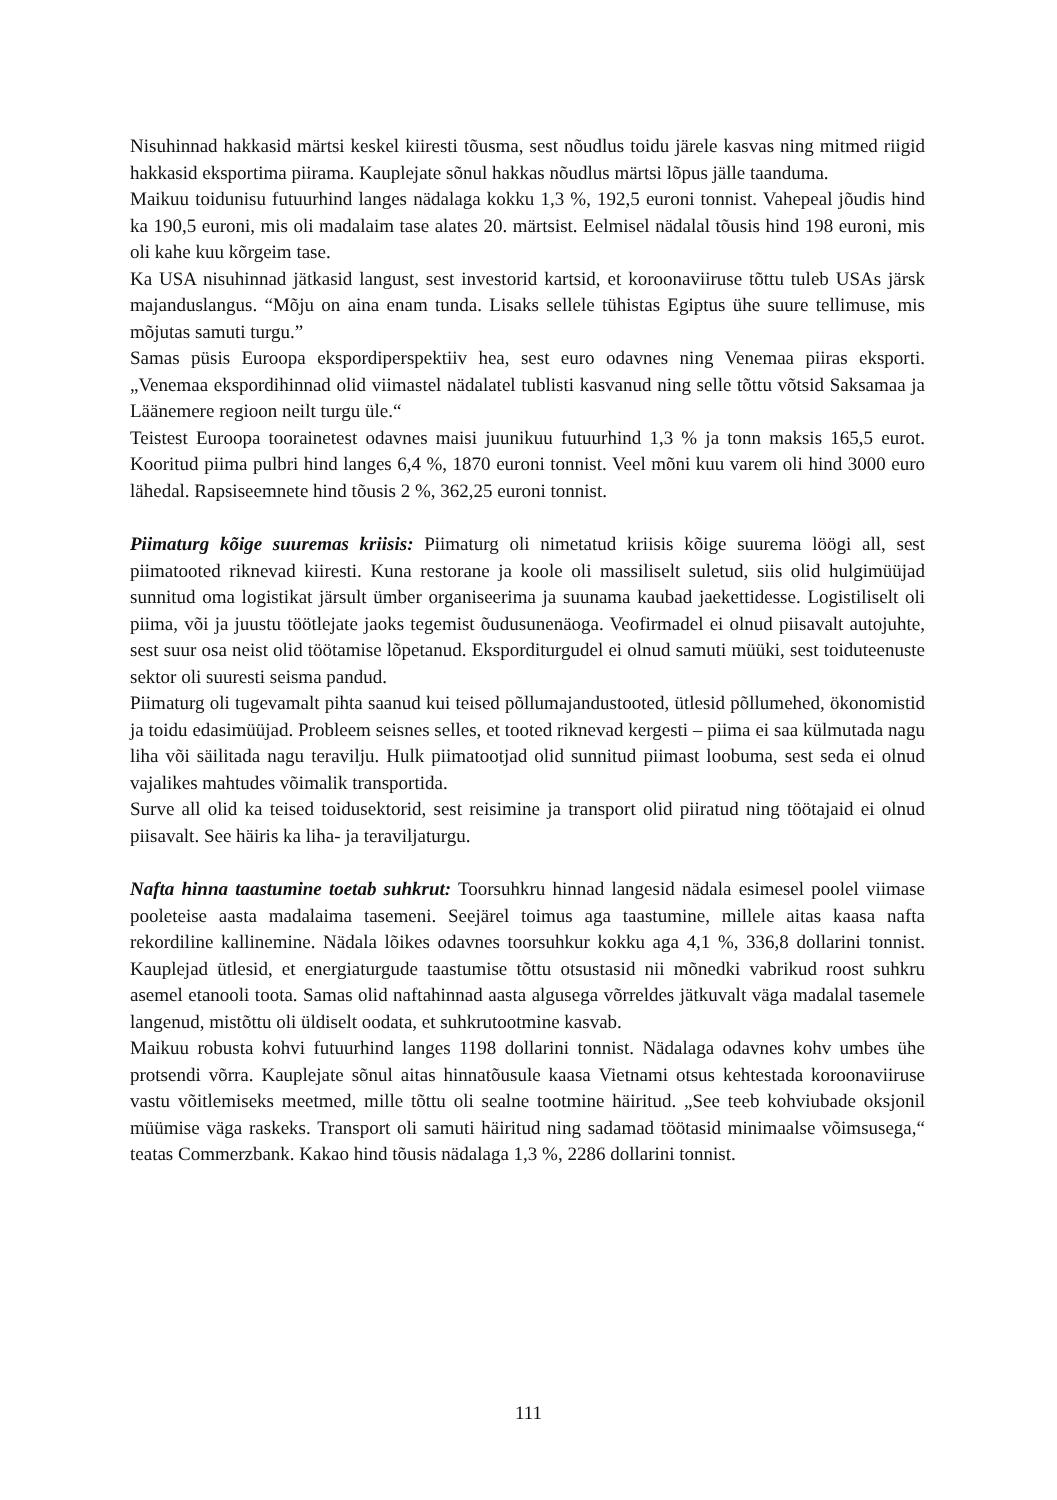Nisuhinnad hakkasid märtsi keskel kiiresti tõusma, sest nõudlus toidu järele kasvas ning mitmed riigid hakkasid eksportima piirama. Kauplejate sõnul hakkas nõudlus märtsi lõpus jälle taanduma.
Maikuu toidunisu futuurhind langes nädalaga kokku 1,3 %, 192,5 euroni tonnist. Vahepeal jõudis hind ka 190,5 euroni, mis oli madalaim tase alates 20. märtsist. Eelmisel nädalal tõusis hind 198 euroni, mis oli kahe kuu kõrgeim tase.
Ka USA nisuhinnad jätkasid langust, sest investorid kartsid, et koroonaviiruse tõttu tuleb USAs järsk majanduslangus. “Mõju on aina enam tunda. Lisaks sellele tühistas Egiptus ühe suure tellimuse, mis mõjutas samuti turgu.”
Samas püsis Euroopa ekspordiperspektiiv hea, sest euro odavnes ning Venemaa piiras eksporti. „Venemaa ekspordihinnad olid viimastel nädalatel tublisti kasvanud ning selle tõttu võtsid Saksamaa ja Läänemere regioon neilt turgu üle.“
Teistest Euroopa toorainetest odavnes maisi juunikuu futuurhind 1,3 % ja tonn maksis 165,5 eurot. Kooritud piima pulbri hind langes 6,4 %, 1870 euroni tonnist. Veel mõni kuu varem oli hind 3000 euro lähedal. Rapsiseemnete hind tõusis 2 %, 362,25 euroni tonnist.
Piimaturg kõige suuremas kriisis: Piimaturg oli nimetatud kriisis kõige suurema löögi all, sest piimatooted riknevad kiiresti. Kuna restorane ja koole oli massiliselt suletud, siis olid hulgimüüjad sunnitud oma logistikat järsult ümber organiseerima ja suunama kaubad jaekettidesse. Logistiliselt oli piima, või ja juustu töötlejate jaoks tegemist õudusunenäoga. Veofirmadel ei olnud piisavalt autojuhte, sest suur osa neist olid töötamise lõpetanud. Eksporditurgudel ei olnud samuti müüki, sest toiduteenuste sektor oli suuresti seisma pandud.
Piimaturg oli tugevamalt pihta saanud kui teised põllumajandustooted, ütlesid põllumehed, ökonomistid ja toidu edasimüüjad. Probleem seisnes selles, et tooted riknevad kergesti – piima ei saa külmutada nagu liha või säilitada nagu teravilju. Hulk piimatootjad olid sunnitud piimast loobuma, sest seda ei olnud vajalikes mahtudes võimalik transportida.
Surve all olid ka teised toidusektorid, sest reisimine ja transport olid piiratud ning töötajaid ei olnud piisavalt. See häiris ka liha- ja teraviljaturgu.
Nafta hinna taastumine toetab suhkrut: Toorsuhkru hinnad langesid nädala esimesel poolel viimase pooleteise aasta madalaima tasemeni. Seejärel toimus aga taastumine, millele aitas kaasa nafta rekordiline kallinemine. Nädala lõikes odavnes toorsuhkur kokku aga 4,1 %, 336,8 dollarini tonnist. Kauplejad ütlesid, et energiaturgude taastumise tõttu otsustasid nii mõnedki vabrikud roost suhkru asemel etanooli toota. Samas olid naftahinnad aasta algusega võrreldes jätkuvalt väga madalal tasemele langenud, mistõttu oli üldiselt oodata, et suhkrutootmine kasvab.
Maikuu robusta kohvi futuurhind langes 1198 dollarini tonnist. Nädalaga odavnes kohv umbes ühe protsendi võrra. Kauplejate sõnul aitas hinnatõusule kaasa Vietnami otsus kehtestada koroonaviiruse vastu võitlemiseks meetmed, mille tõttu oli sealne tootmine häiritud. „See teeb kohviubade oksjonil müümise väga raskeks. Transport oli samuti häiritud ning sadamad töötasid minimaalse võimsusega,“ teatas Commerzbank. Kakao hind tõusis nädalaga 1,3 %, 2286 dollarini tonnist.
111